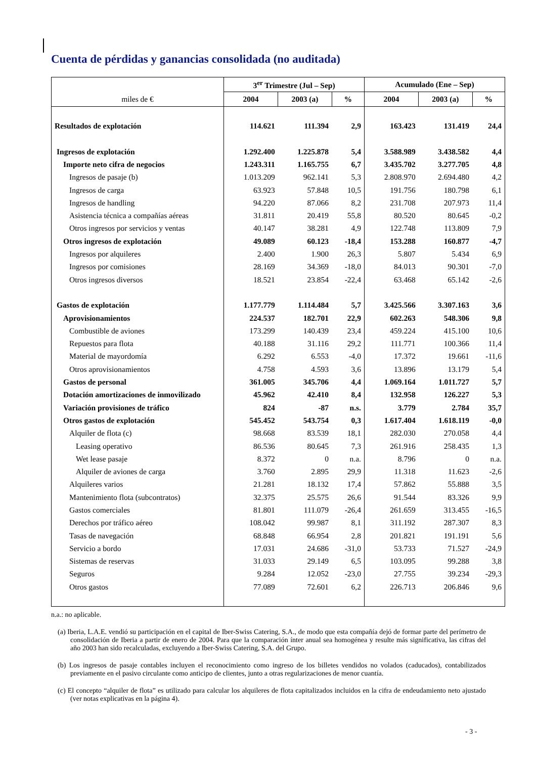Cuenta de pérdidas y ganancias consolidada (no auditada)
| | 3<sup>er</sup> Trimestre (Jul – Sep) | | | Acumulado (Ene – Sep) | | |
| --- | --- | --- | --- | --- | --- | --- |
| miles de € | 2004 | 2003 (a) | % | 2004 | 2003 (a) | % |
| Resultados de explotación | 114.621 | 111.394 | 2,9 | 163.423 | 131.419 | 24,4 |
| Ingresos de explotación | 1.292.400 | 1.225.878 | 5,4 | 3.588.989 | 3.438.582 | 4,4 |
| Importe neto cifra de negocios | 1.243.311 | 1.165.755 | 6,7 | 3.435.702 | 3.277.705 | 4,8 |
| Ingresos de pasaje (b) | 1.013.209 | 962.141 | 5,3 | 2.808.970 | 2.694.480 | 4,2 |
| Ingresos de carga | 63.923 | 57.848 | 10,5 | 191.756 | 180.798 | 6,1 |
| Ingresos de handling | 94.220 | 87.066 | 8,2 | 231.708 | 207.973 | 11,4 |
| Asistencia técnica a compañías aéreas | 31.811 | 20.419 | 55,8 | 80.520 | 80.645 | -0,2 |
| Otros ingresos por servicios y ventas | 40.147 | 38.281 | 4,9 | 122.748 | 113.809 | 7,9 |
| Otros ingresos de explotación | 49.089 | 60.123 | -18,4 | 153.288 | 160.877 | -4,7 |
| Ingresos por alquileres | 2.400 | 1.900 | 26,3 | 5.807 | 5.434 | 6,9 |
| Ingresos por comisiones | 28.169 | 34.369 | -18,0 | 84.013 | 90.301 | -7,0 |
| Otros ingresos diversos | 18.521 | 23.854 | -22,4 | 63.468 | 65.142 | -2,6 |
| Gastos de explotación | 1.177.779 | 1.114.484 | 5,7 | 3.425.566 | 3.307.163 | 3,6 |
| Aprovisionamientos | 224.537 | 182.701 | 22,9 | 602.263 | 548.306 | 9,8 |
| Combustible de aviones | 173.299 | 140.439 | 23,4 | 459.224 | 415.100 | 10,6 |
| Repuestos para flota | 40.188 | 31.116 | 29,2 | 111.771 | 100.366 | 11,4 |
| Material de mayordomía | 6.292 | 6.553 | -4,0 | 17.372 | 19.661 | -11,6 |
| Otros aprovisionamientos | 4.758 | 4.593 | 3,6 | 13.896 | 13.179 | 5,4 |
| Gastos de personal | 361.005 | 345.706 | 4,4 | 1.069.164 | 1.011.727 | 5,7 |
| Dotación amortizaciones de inmovilizado | 45.962 | 42.410 | 8,4 | 132.958 | 126.227 | 5,3 |
| Variación provisiones de tráfico | 824 | -87 | n.s. | 3.779 | 2.784 | 35,7 |
| Otros gastos de explotación | 545.452 | 543.754 | 0,3 | 1.617.404 | 1.618.119 | -0,0 |
| Alquiler de flota (c) | 98.668 | 83.539 | 18,1 | 282.030 | 270.058 | 4,4 |
| Leasing operativo | 86.536 | 80.645 | 7,3 | 261.916 | 258.435 | 1,3 |
| Wet lease pasaje | 8.372 | 0 | n.a. | 8.796 | 0 | n.a. |
| Alquiler de aviones de carga | 3.760 | 2.895 | 29,9 | 11.318 | 11.623 | -2,6 |
| Alquileres varios | 21.281 | 18.132 | 17,4 | 57.862 | 55.888 | 3,5 |
| Mantenimiento flota (subcontratos) | 32.375 | 25.575 | 26,6 | 91.544 | 83.326 | 9,9 |
| Gastos comerciales | 81.801 | 111.079 | -26,4 | 261.659 | 313.455 | -16,5 |
| Derechos por tráfico aéreo | 108.042 | 99.987 | 8,1 | 311.192 | 287.307 | 8,3 |
| Tasas de navegación | 68.848 | 66.954 | 2,8 | 201.821 | 191.191 | 5,6 |
| Servicio a bordo | 17.031 | 24.686 | -31,0 | 53.733 | 71.527 | -24,9 |
| Sistemas de reservas | 31.033 | 29.149 | 6,5 | 103.095 | 99.288 | 3,8 |
| Seguros | 9.284 | 12.052 | -23,0 | 27.755 | 39.234 | -29,3 |
| Otros gastos | 77.089 | 72.601 | 6,2 | 226.713 | 206.846 | 9,6 |
n.a.: no aplicable.
(a) Iberia, L.A.E. vendió su participación en el capital de Iber-Swiss Catering, S.A., de modo que esta compañía dejó de formar parte del perímetro de consolidación de Iberia a partir de enero de 2004. Para que la comparación ínter anual sea homogénea y resulte más significativa, las cifras del año 2003 han sido recalculadas, excluyendo a Iber-Swiss Catering, S.A. del Grupo.
(b) Los ingresos de pasaje contables incluyen el reconocimiento como ingreso de los billetes vendidos no volados (caducados), contabilizados previamente en el pasivo circulante como anticipo de clientes, junto a otras regularizaciones de menor cuantía.
(c) El concepto “alquiler de flota” es utilizado para calcular los alquileres de flota capitalizados incluidos en la cifra de endeudamiento neto ajustado (ver notas explicativas en la página 4).
- 3 -